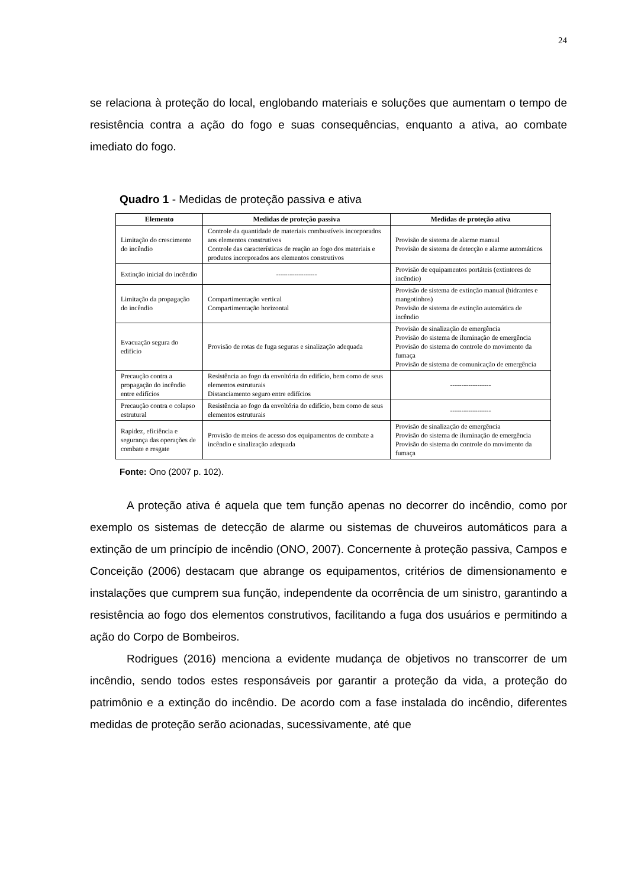24
se relaciona à proteção do local, englobando materiais e soluções que aumentam o tempo de resistência contra a ação do fogo e suas consequências, enquanto a ativa, ao combate imediato do fogo.
Quadro 1 - Medidas de proteção passiva e ativa
| Elemento | Medidas de proteção passiva | Medidas de proteção ativa |
| --- | --- | --- |
| Limitação do crescimento do incêndio | Controle da quantidade de materiais combustíveis incorporados aos elementos construtivos Controle das características de reação ao fogo dos materiais e produtos incorporados aos elementos construtivos | Provisão de sistema de alarme manual Provisão de sistema de detecção e alarme automáticos |
| Extinção inicial do incêndio | ------------------ | Provisão de equipamentos portáteis (extintores de incêndio) |
| Limitação da propagação do incêndio | Compartimentação vertical Compartimentação horizontal | Provisão de sistema de extinção manual (hidrantes e mangotinhos) Provisão de sistema de extinção automática de incêndio |
| Evacuação segura do edifício | Provisão de rotas de fuga seguras e sinalização adequada | Provisão de sinalização de emergência Provisão do sistema de iluminação de emergência Provisão do sistema do controle do movimento da fumaça Provisão de sistema de comunicação de emergência |
| Precaução contra a propagação do incêndio entre edifícios | Resistência ao fogo da envoltória do edifício, bem como de seus elementos estruturais Distanciamento seguro entre edifícios | ------------------ |
| Precaução contra o colapso estrutural | Resistência ao fogo da envoltória do edifício, bem como de seus elementos estruturais | ------------------ |
| Rapidez, eficiência e segurança das operações de combate e resgate | Provisão de meios de acesso dos equipamentos de combate a incêndio e sinalização adequada | Provisão de sinalização de emergência Provisão do sistema de iluminação de emergência Provisão do sistema do controle do movimento da fumaça |
Fonte: Ono (2007 p. 102).
A proteção ativa é aquela que tem função apenas no decorrer do incêndio, como por exemplo os sistemas de detecção de alarme ou sistemas de chuveiros automáticos para a extinção de um princípio de incêndio (ONO, 2007). Concernente à proteção passiva, Campos e Conceição (2006) destacam que abrange os equipamentos, critérios de dimensionamento e instalações que cumprem sua função, independente da ocorrência de um sinistro, garantindo a resistência ao fogo dos elementos construtivos, facilitando a fuga dos usuários e permitindo a ação do Corpo de Bombeiros.
Rodrigues (2016) menciona a evidente mudança de objetivos no transcorrer de um incêndio, sendo todos estes responsáveis por garantir a proteção da vida, a proteção do patrimônio e a extinção do incêndio. De acordo com a fase instalada do incêndio, diferentes medidas de proteção serão acionadas, sucessivamente, até que